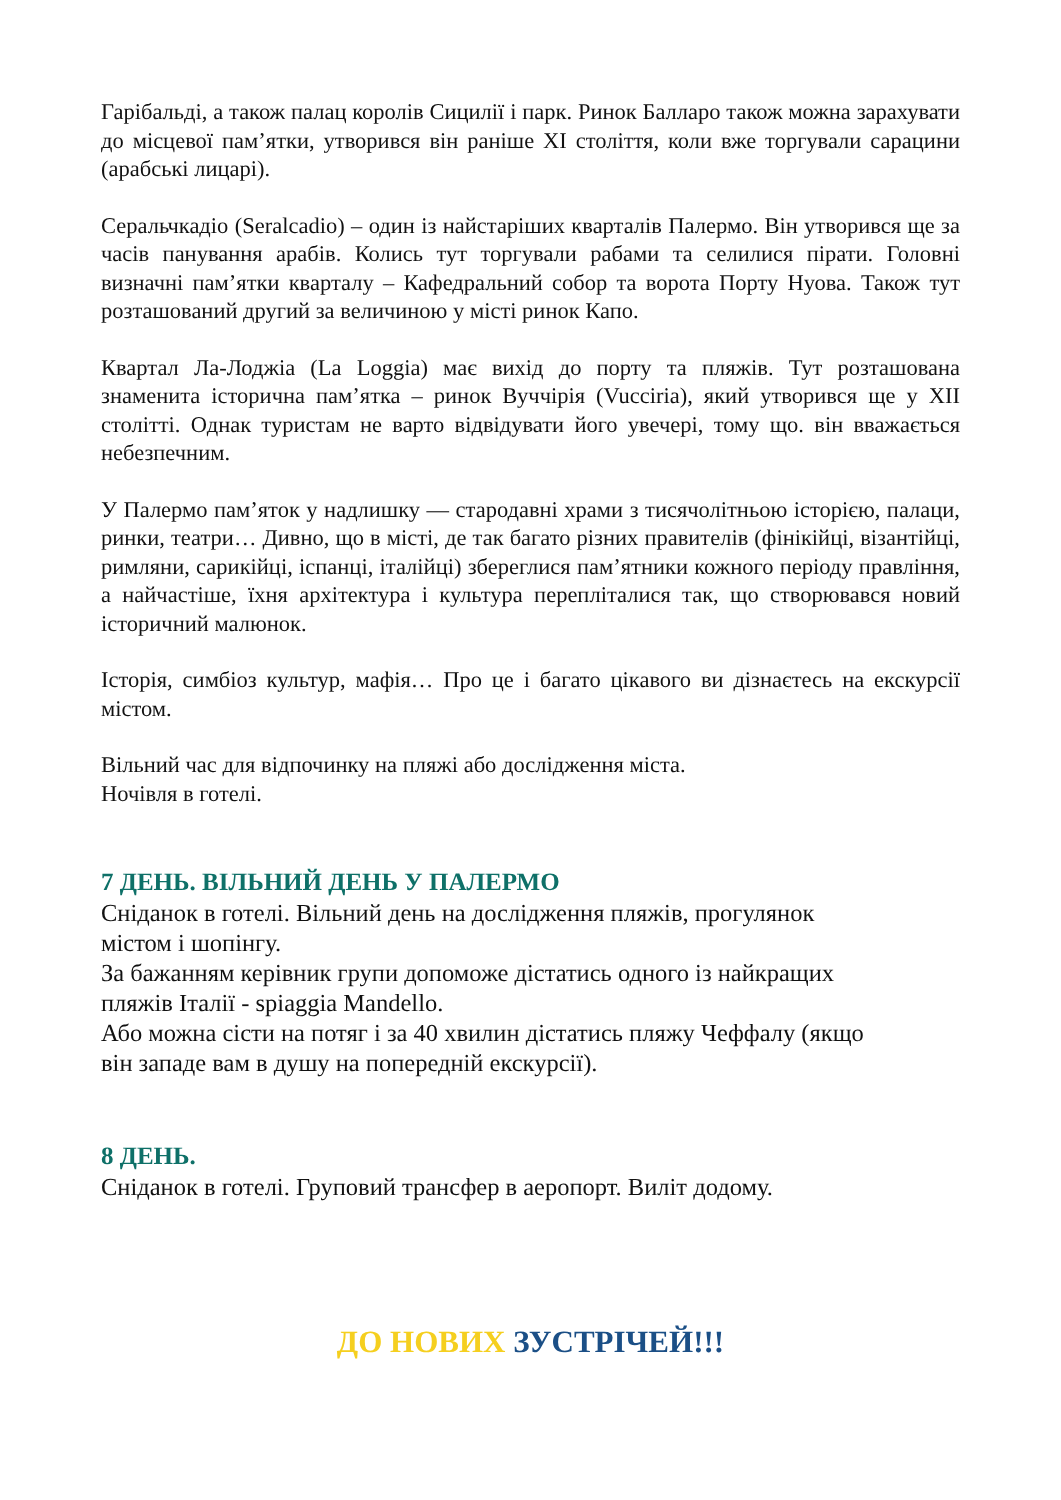Гарібальді, а також палац королів Сицилії і парк. Ринок Балларо також можна зарахувати до місцевої пам’ятки, утворився він раніше XI століття, коли вже торгували сарацини (арабські лицарі).
Серальчкадіо (Seralcadio) – один із найстаріших кварталів Палермо. Він утворився ще за часів панування арабів. Колись тут торгували рабами та селилися пірати. Головні визначні пам’ятки кварталу – Кафедральний собор та ворота Порту Нуова. Також тут розташований другий за величиною у місті ринок Капо.
Квартал Ла-Лоджіа (La Loggia) має вихід до порту та пляжів. Тут розташована знаменита історична пам’ятка – ринок Вуччірія (Vucciria), який утворився ще у XII столітті. Однак туристам не варто відвідувати його увечері, тому що. він вважається небезпечним.
У Палермо пам’яток у надлишку — стародавні храми з тисячолітньою історією, палаци, ринки, театри… Дивно, що в місті, де так багато різних правителів (фінікійці, візантійці, римляни, сарикійці, іспанці, італійці) збереглися пам’ятники кожного періоду правління, а найчастіше, їхня архітектура і культура переплiталися так, що створювався новий історичний малюнок.
Історія, симбіоз культур, мафія… Про це і багато цікавого ви дізнаєтесь на екскурсії містом.
Вільний час для відпочинку на пляжі або дослідження міста.
Ночівля в готелі.
7 ДЕНЬ. ВІЛЬНИЙ ДЕНЬ У ПАЛЕРМО
Сніданок в готелі. Вільний день на дослідження пляжів, прогулянок
містом і шопінгу.
За бажанням керівник групи допоможе дістатись одного із найкращих
пляжів Італії - spiaggia Mandello.
Або можна сісти на потяг і за 40 хвилин дістатись пляжу Чеффалу (якщо
він западе вам в душу на попередній екскурсії).
8 ДЕНЬ.
Сніданок в готелі. Груповий трансфер в аеропорт. Виліт додому.
ДО НОВИХ ЗУСТРІЧЕЙ!!!